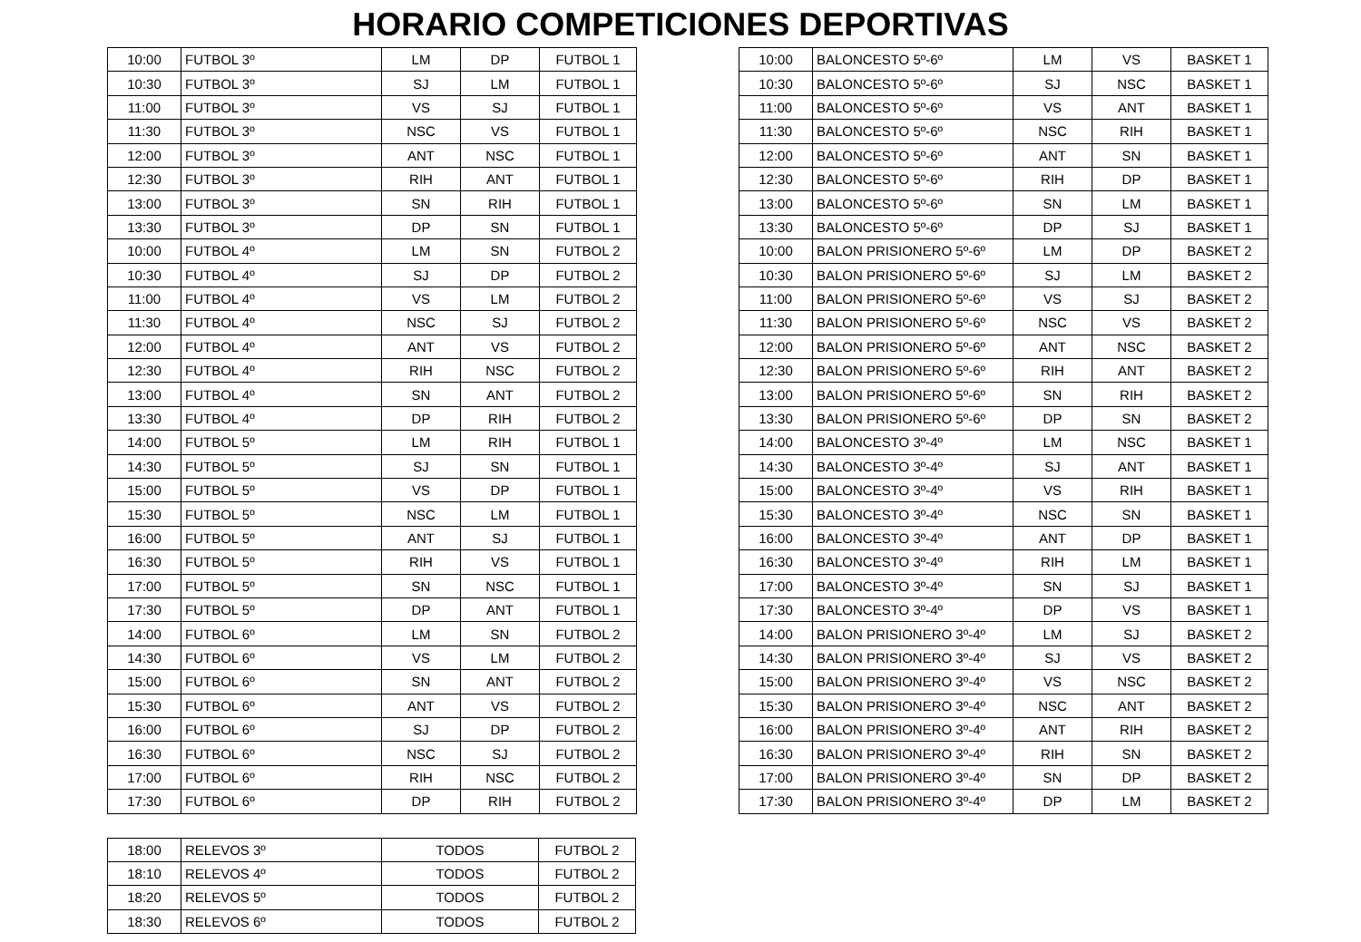HORARIO COMPETICIONES DEPORTIVAS
| 10:00 | FUTBOL 3º | LM | DP | FUTBOL 1 |
| 10:30 | FUTBOL 3º | SJ | LM | FUTBOL 1 |
| 11:00 | FUTBOL 3º | VS | SJ | FUTBOL 1 |
| 11:30 | FUTBOL 3º | NSC | VS | FUTBOL 1 |
| 12:00 | FUTBOL 3º | ANT | NSC | FUTBOL 1 |
| 12:30 | FUTBOL 3º | RIH | ANT | FUTBOL 1 |
| 13:00 | FUTBOL 3º | SN | RIH | FUTBOL 1 |
| 13:30 | FUTBOL 3º | DP | SN | FUTBOL 1 |
| 10:00 | FUTBOL 4º | LM | SN | FUTBOL 2 |
| 10:30 | FUTBOL 4º | SJ | DP | FUTBOL 2 |
| 11:00 | FUTBOL 4º | VS | LM | FUTBOL 2 |
| 11:30 | FUTBOL 4º | NSC | SJ | FUTBOL 2 |
| 12:00 | FUTBOL 4º | ANT | VS | FUTBOL 2 |
| 12:30 | FUTBOL 4º | RIH | NSC | FUTBOL 2 |
| 13:00 | FUTBOL 4º | SN | ANT | FUTBOL 2 |
| 13:30 | FUTBOL 4º | DP | RIH | FUTBOL 2 |
| 14:00 | FUTBOL 5º | LM | RIH | FUTBOL 1 |
| 14:30 | FUTBOL 5º | SJ | SN | FUTBOL 1 |
| 15:00 | FUTBOL 5º | VS | DP | FUTBOL 1 |
| 15:30 | FUTBOL 5º | NSC | LM | FUTBOL 1 |
| 16:00 | FUTBOL 5º | ANT | SJ | FUTBOL 1 |
| 16:30 | FUTBOL 5º | RIH | VS | FUTBOL 1 |
| 17:00 | FUTBOL 5º | SN | NSC | FUTBOL 1 |
| 17:30 | FUTBOL 5º | DP | ANT | FUTBOL 1 |
| 14:00 | FUTBOL 6º | LM | SN | FUTBOL 2 |
| 14:30 | FUTBOL 6º | VS | LM | FUTBOL 2 |
| 15:00 | FUTBOL 6º | SN | ANT | FUTBOL 2 |
| 15:30 | FUTBOL 6º | ANT | VS | FUTBOL 2 |
| 16:00 | FUTBOL 6º | SJ | DP | FUTBOL 2 |
| 16:30 | FUTBOL 6º | NSC | SJ | FUTBOL 2 |
| 17:00 | FUTBOL 6º | RIH | NSC | FUTBOL 2 |
| 17:30 | FUTBOL 6º | DP | RIH | FUTBOL 2 |
| 10:00 | BALONCESTO 5º-6º | LM | VS | BASKET 1 |
| 10:30 | BALONCESTO 5º-6º | SJ | NSC | BASKET 1 |
| 11:00 | BALONCESTO 5º-6º | VS | ANT | BASKET 1 |
| 11:30 | BALONCESTO 5º-6º | NSC | RIH | BASKET 1 |
| 12:00 | BALONCESTO 5º-6º | ANT | SN | BASKET 1 |
| 12:30 | BALONCESTO 5º-6º | RIH | DP | BASKET 1 |
| 13:00 | BALONCESTO 5º-6º | SN | LM | BASKET 1 |
| 13:30 | BALONCESTO 5º-6º | DP | SJ | BASKET 1 |
| 10:00 | BALON PRISIONERO 5º-6º | LM | DP | BASKET 2 |
| 10:30 | BALON PRISIONERO 5º-6º | SJ | LM | BASKET 2 |
| 11:00 | BALON PRISIONERO 5º-6º | VS | SJ | BASKET 2 |
| 11:30 | BALON PRISIONERO 5º-6º | NSC | VS | BASKET 2 |
| 12:00 | BALON PRISIONERO 5º-6º | ANT | NSC | BASKET 2 |
| 12:30 | BALON PRISIONERO 5º-6º | RIH | ANT | BASKET 2 |
| 13:00 | BALON PRISIONERO 5º-6º | SN | RIH | BASKET 2 |
| 13:30 | BALON PRISIONERO 5º-6º | DP | SN | BASKET 2 |
| 14:00 | BALONCESTO 3º-4º | LM | NSC | BASKET 1 |
| 14:30 | BALONCESTO 3º-4º | SJ | ANT | BASKET 1 |
| 15:00 | BALONCESTO 3º-4º | VS | RIH | BASKET 1 |
| 15:30 | BALONCESTO 3º-4º | NSC | SN | BASKET 1 |
| 16:00 | BALONCESTO 3º-4º | ANT | DP | BASKET 1 |
| 16:30 | BALONCESTO 3º-4º | RIH | LM | BASKET 1 |
| 17:00 | BALONCESTO 3º-4º | SN | SJ | BASKET 1 |
| 17:30 | BALONCESTO 3º-4º | DP | VS | BASKET 1 |
| 14:00 | BALON PRISIONERO 3º-4º | LM | SJ | BASKET 2 |
| 14:30 | BALON PRISIONERO 3º-4º | SJ | VS | BASKET 2 |
| 15:00 | BALON PRISIONERO 3º-4º | VS | NSC | BASKET 2 |
| 15:30 | BALON PRISIONERO 3º-4º | NSC | ANT | BASKET 2 |
| 16:00 | BALON PRISIONERO 3º-4º | ANT | RIH | BASKET 2 |
| 16:30 | BALON PRISIONERO 3º-4º | RIH | SN | BASKET 2 |
| 17:00 | BALON PRISIONERO 3º-4º | SN | DP | BASKET 2 |
| 17:30 | BALON PRISIONERO 3º-4º | DP | LM | BASKET 2 |
| 18:00 | RELEVOS 3º | TODOS | FUTBOL 2 |
| 18:10 | RELEVOS 4º | TODOS | FUTBOL 2 |
| 18:20 | RELEVOS 5º | TODOS | FUTBOL 2 |
| 18:30 | RELEVOS 6º | TODOS | FUTBOL 2 |